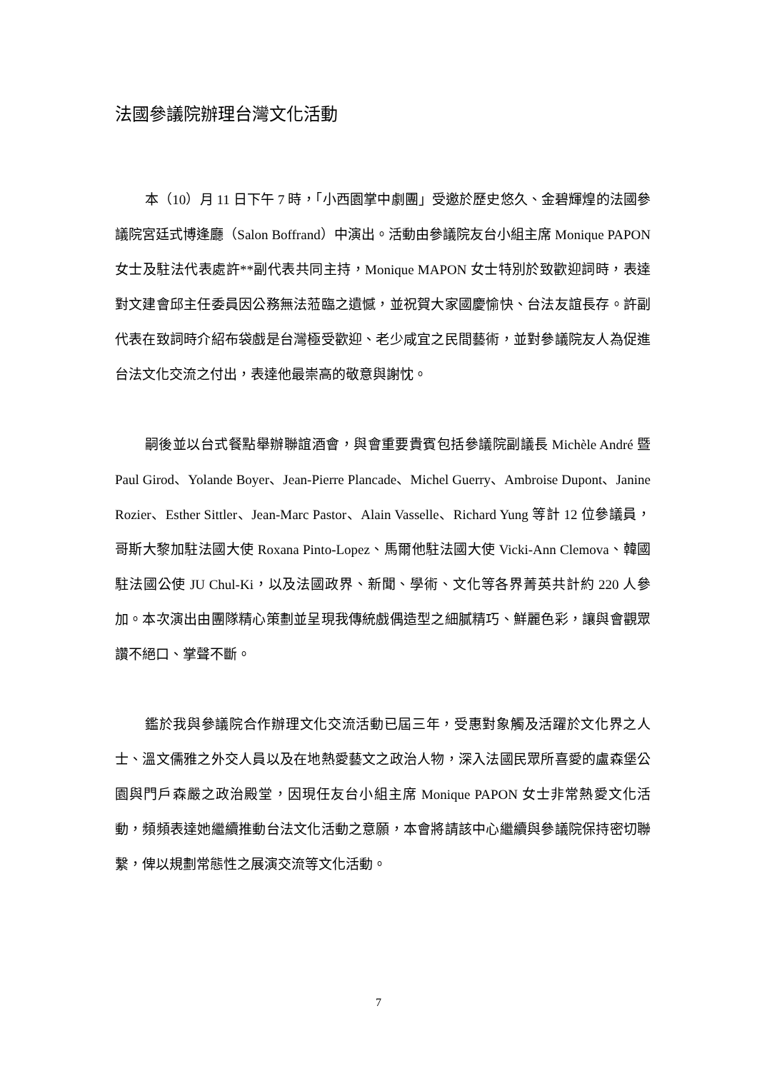法國參議院辦理台灣文化活動
本（10）月 11 日下午 7 時，「小西園掌中劇團」受邀於歷史悠久、金碧輝煌的法國參議院宮廷式博逢廳（Salon Boffrand）中演出。活動由參議院友台小組主席 Monique PAPON 女士及駐法代表處許**副代表共同主持，Monique MAPON 女士特別於致歡迎詞時，表達對文建會邱主任委員因公務無法蒞臨之遺憾，並祝賀大家國慶愉快、台法友誼長存。許副代表在致詞時介紹布袋戲是台灣極受歡迎、老少咸宜之民間藝術，並對參議院友人為促進台法文化交流之付出，表達他最崇高的敬意與謝忱。
嗣後並以台式餐點舉辦聯誼酒會，與會重要貴賓包括參議院副議長 Michèle André 暨 Paul Girod、Yolande Boyer、Jean-Pierre Plancade、Michel Guerry、Ambroise Dupont、Janine Rozier、Esther Sittler、Jean-Marc Pastor、Alain Vasselle、Richard Yung 等計 12 位參議員，哥斯大黎加駐法國大使 Roxana Pinto-Lopez、馬爾他駐法國大使 Vicki-Ann Clemova、韓國駐法國公使 JU Chul-Ki，以及法國政界、新聞、學術、文化等各界菁英共計約 220 人參加。本次演出由團隊精心策劃並呈現我傳統戲偶造型之細膩精巧、鮮麗色彩，讓與會觀眾讚不絕口、掌聲不斷。
鑑於我與參議院合作辦理文化交流活動已屆三年，受惠對象觸及活躍於文化界之人士、溫文儒雅之外交人員以及在地熱愛藝文之政治人物，深入法國民眾所喜愛的盧森堡公園與門戶森嚴之政治殿堂，因現任友台小組主席 Monique PAPON 女士非常熱愛文化活動，頻頻表達她繼續推動台法文化活動之意願，本會將請該中心繼續與參議院保持密切聯繫，俾以規劃常態性之展演交流等文化活動。
7